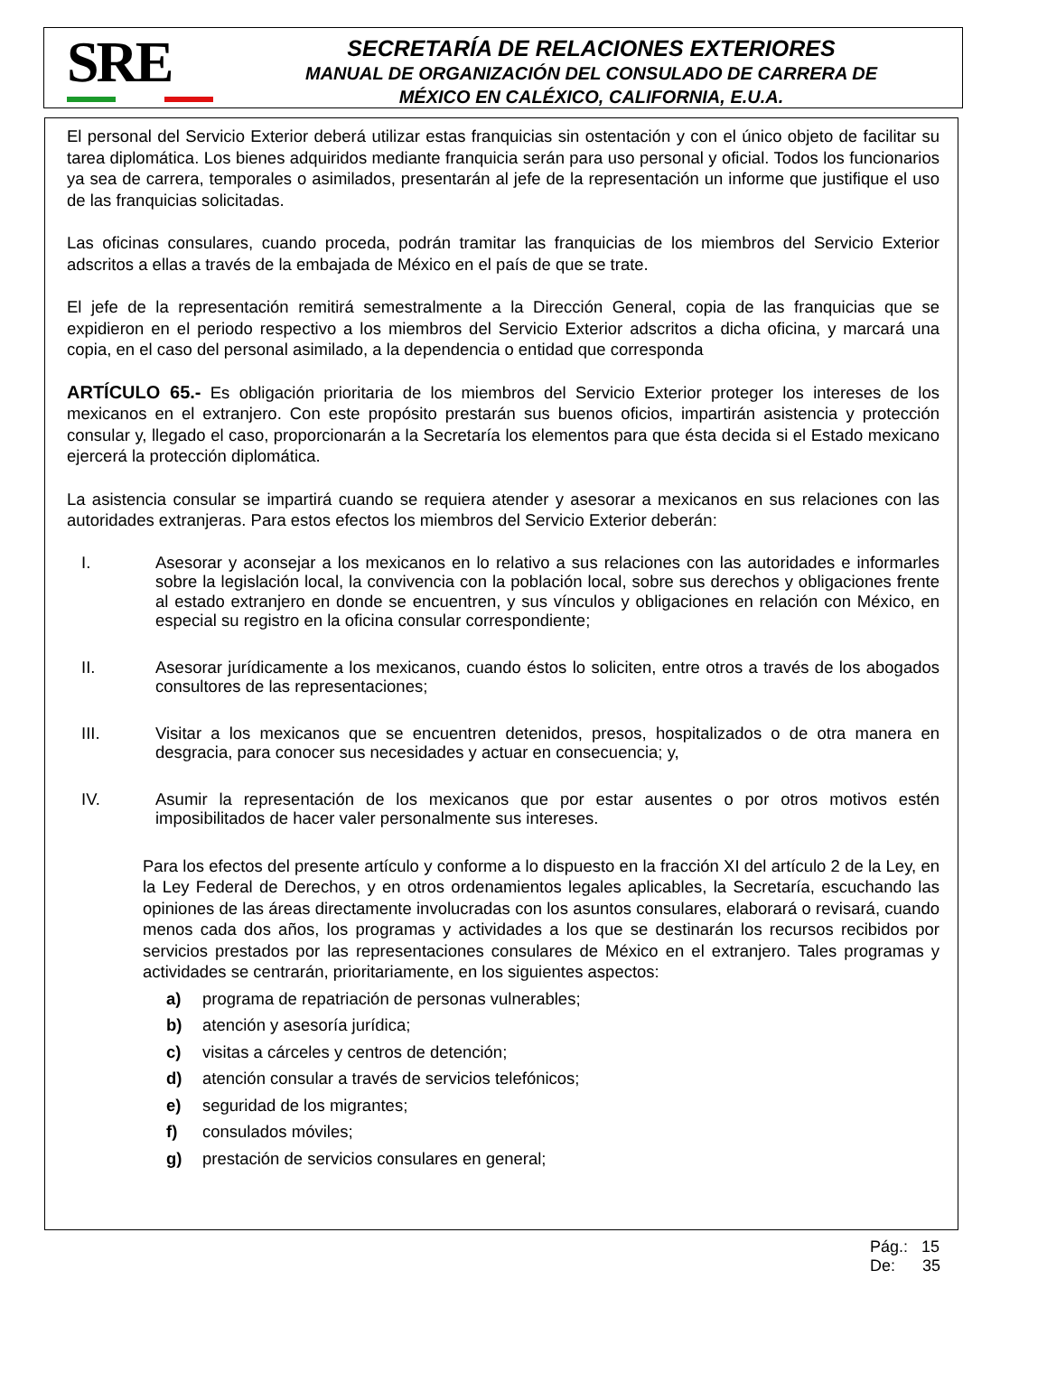SRE
SECRETARÍA DE RELACIONES EXTERIORES
MANUAL DE ORGANIZACIÓN DEL CONSULADO DE CARRERA DE
MÉXICO EN CALÉXICO, CALIFORNIA, E.U.A.
El personal del Servicio Exterior deberá utilizar estas franquicias sin ostentación y con el único objeto de facilitar su tarea diplomática. Los bienes adquiridos mediante franquicia serán para uso personal y oficial. Todos los funcionarios ya sea de carrera, temporales o asimilados, presentarán al jefe de la representación un informe que justifique el uso de las franquicias solicitadas.
Las oficinas consulares, cuando proceda, podrán tramitar las franquicias de los miembros del Servicio Exterior adscritos a ellas a través de la embajada de México en el país de que se trate.
El jefe de la representación remitirá semestralmente a la Dirección General, copia de las franquicias que se expidieron en el periodo respectivo a los miembros del Servicio Exterior adscritos a dicha oficina, y marcará una copia, en el caso del personal asimilado, a la dependencia o entidad que corresponda
ARTÍCULO 65.- Es obligación prioritaria de los miembros del Servicio Exterior proteger los intereses de los mexicanos en el extranjero. Con este propósito prestarán sus buenos oficios, impartirán asistencia y protección consular y, llegado el caso, proporcionarán a la Secretaría los elementos para que ésta decida si el Estado mexicano ejercerá la protección diplomática.
La asistencia consular se impartirá cuando se requiera atender y asesorar a mexicanos en sus relaciones con las autoridades extranjeras. Para estos efectos los miembros del Servicio Exterior deberán:
I. Asesorar y aconsejar a los mexicanos en lo relativo a sus relaciones con las autoridades e informarles sobre la legislación local, la convivencia con la población local, sobre sus derechos y obligaciones frente al estado extranjero en donde se encuentren, y sus vínculos y obligaciones en relación con México, en especial su registro en la oficina consular correspondiente;
II. Asesorar jurídicamente a los mexicanos, cuando éstos lo soliciten, entre otros a través de los abogados consultores de las representaciones;
III. Visitar a los mexicanos que se encuentren detenidos, presos, hospitalizados o de otra manera en desgracia, para conocer sus necesidades y actuar en consecuencia; y,
IV. Asumir la representación de los mexicanos que por estar ausentes o por otros motivos estén imposibilitados de hacer valer personalmente sus intereses.
Para los efectos del presente artículo y conforme a lo dispuesto en la fracción XI del artículo 2 de la Ley, en la Ley Federal de Derechos, y en otros ordenamientos legales aplicables, la Secretaría, escuchando las opiniones de las áreas directamente involucradas con los asuntos consulares, elaborará o revisará, cuando menos cada dos años, los programas y actividades a los que se destinarán los recursos recibidos por servicios prestados por las representaciones consulares de México en el extranjero. Tales programas y actividades se centrarán, prioritariamente, en los siguientes aspectos:
a) programa de repatriación de personas vulnerables;
b) atención y asesoría jurídica;
c) visitas a cárceles y centros de detención;
d) atención consular a través de servicios telefónicos;
e) seguridad de los migrantes;
f) consulados móviles;
g) prestación de servicios consulares en general;
Pág.: 15
De: 35